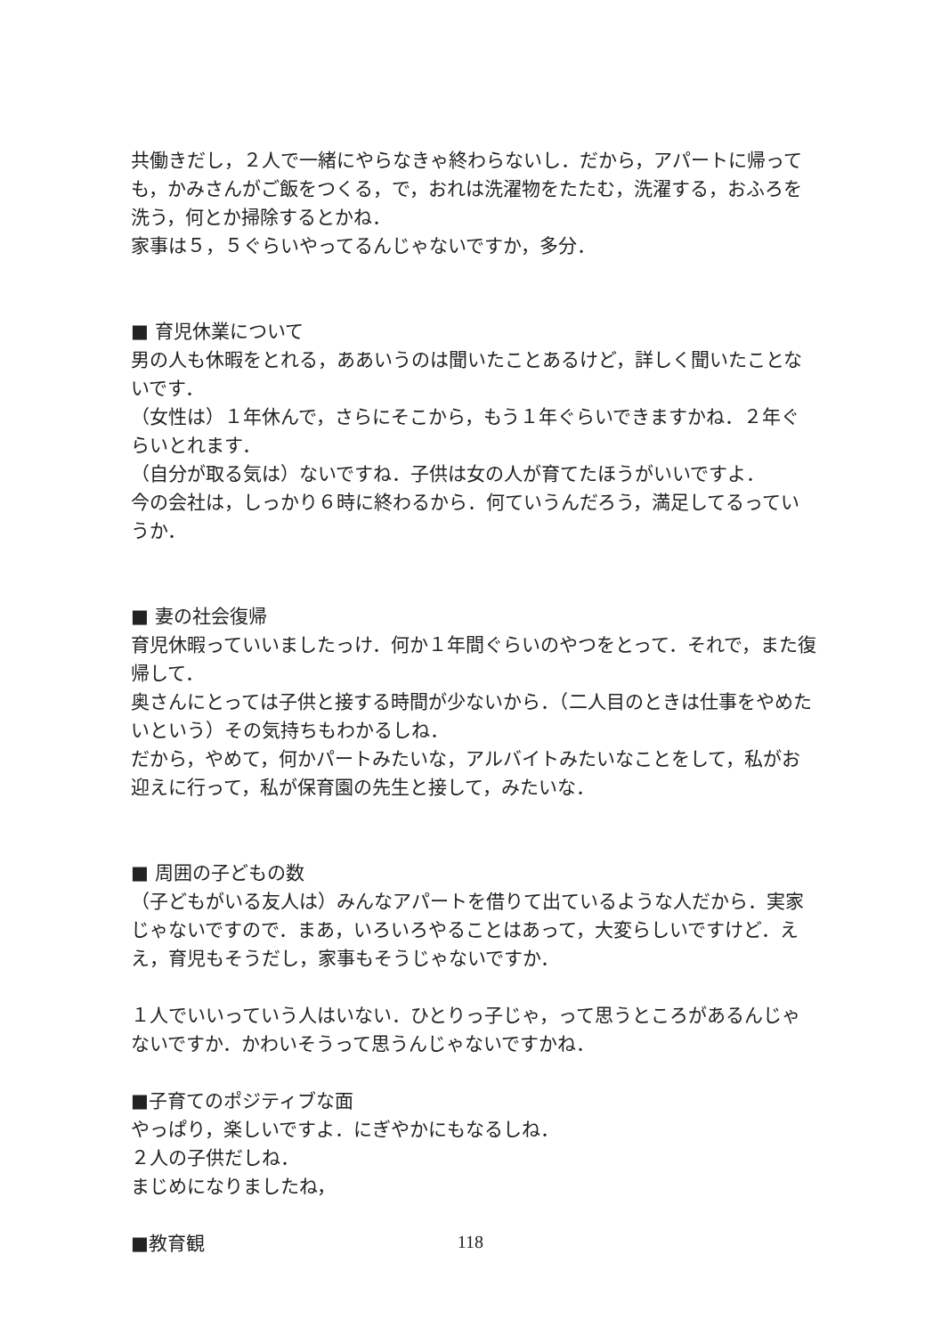共働きだし，２人で一緒にやらなきゃ終わらないし．だから，アパートに帰っても，かみさんがご飯をつくる，で，おれは洗濯物をたたむ，洗濯する，おふろを洗う，何とか掃除するとかね．
家事は５，５ぐらいやってるんじゃないですか，多分．
■ 育児休業について
男の人も休暇をとれる，ああいうのは聞いたことあるけど，詳しく聞いたことないです．
（女性は）１年休んで，さらにそこから，もう１年ぐらいできますかね．２年ぐらいとれます．
（自分が取る気は）ないですね．子供は女の人が育てたほうがいいですよ．
今の会社は，しっかり６時に終わるから．何ていうんだろう，満足してるっていうか．
■ 妻の社会復帰
育児休暇っていいましたっけ．何か１年間ぐらいのやつをとって．それで，また復帰して．
奥さんにとっては子供と接する時間が少ないから．（二人目のときは仕事をやめたいという）その気持ちもわかるしね．
だから，やめて，何かパートみたいな，アルバイトみたいなことをして，私がお迎えに行って，私が保育園の先生と接して，みたいな．
■ 周囲の子どもの数
（子どもがいる友人は）みんなアパートを借りて出ているような人だから．実家じゃないですので．まあ，いろいろやることはあって，大変らしいですけど．ええ，育児もそうだし，家事もそうじゃないですか．
１人でいいっていう人はいない．ひとりっ子じゃ，って思うところがあるんじゃないですか．かわいそうって思うんじゃないですかね．
■子育てのポジティブな面
やっぱり，楽しいですよ．にぎやかにもなるしね．
２人の子供だしね．
まじめになりましたね，
■教育観
118